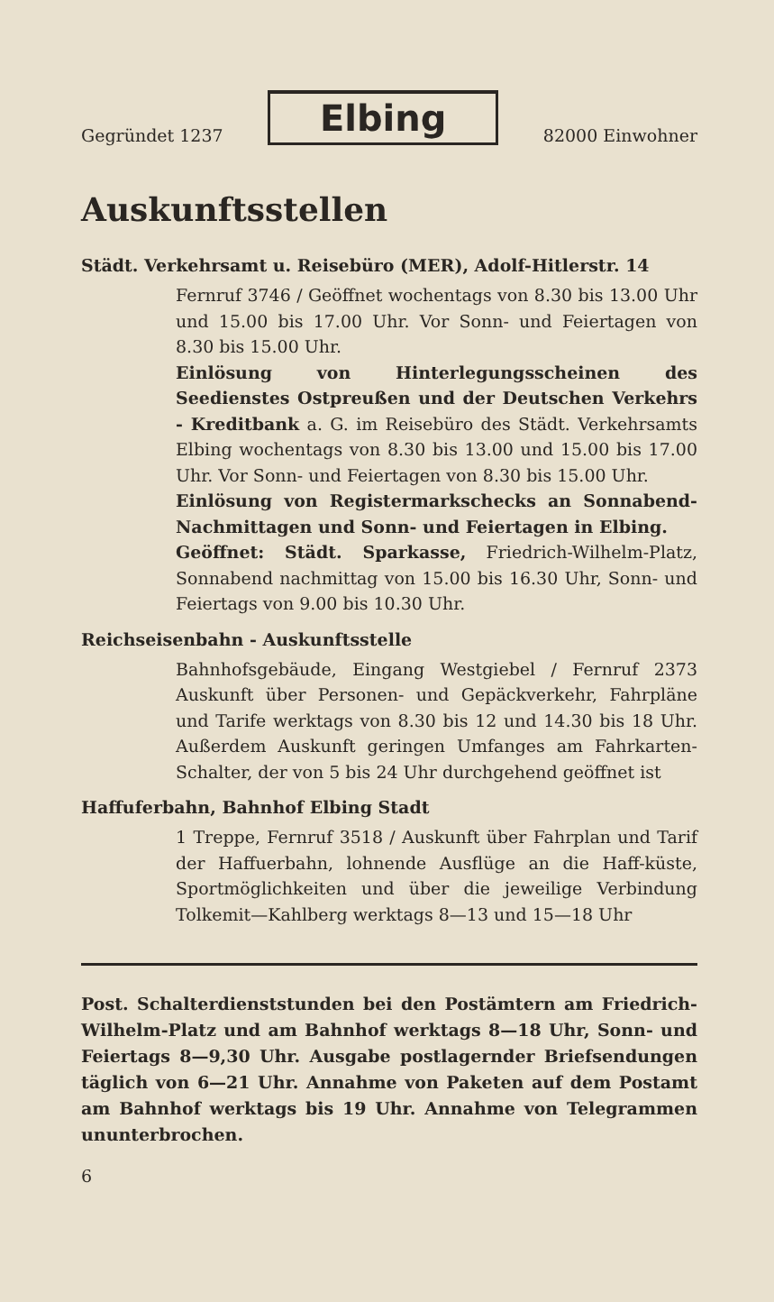Gegründet 1237 Elbing 82000 Einwohner
Auskunftsstellen
Städt. Verkehrsamt u. Reisebüro (MER), Adolf-Hitlerstr. 14
Fernruf 3746 / Geöffnet wochentags von 8.30 bis 13.00 Uhr und 15.00 bis 17.00 Uhr. Vor Sonn- und Feiertagen von 8.30 bis 15.00 Uhr.
Einlösung von Hinterlegungsscheinen des Seedienstes Ostpreußen und der Deutschen Verkehrs - Kreditbank a. G. im Reisebüro des Städt. Verkehrsamts Elbing wochentags von 8.30 bis 13.00 und 15.00 bis 17.00 Uhr. Vor Sonn- und Feiertagen von 8.30 bis 15.00 Uhr.
Einlösung von Registermarkschecks an Sonnabend-Nachmittagen und Sonn- und Feiertagen in Elbing.
Geöffnet: Städt. Sparkasse, Friedrich-Wilhelm-Platz, Sonnabend nachmittag von 15.00 bis 16.30 Uhr, Sonn- und Feiertags von 9.00 bis 10.30 Uhr.
Reichseisenbahn - Auskunftsstelle
Bahnhofsgebäude, Eingang Westgiebel / Fernruf 2373 Auskunft über Personen- und Gepäckverkehr, Fahrpläne und Tarife werktags von 8.30 bis 12 und 14.30 bis 18 Uhr. Außerdem Auskunft geringen Umfanges am Fahrkarten-Schalter, der von 5 bis 24 Uhr durchgehend geöffnet ist
Haffuferbahn, Bahnhof Elbing Stadt
1 Treppe, Fernruf 3518 / Auskunft über Fahrplan und Tarif der Haffuerbahn, lohnende Ausflüge an die Haff-küste, Sportmöglichkeiten und über die jeweilige Verbindung Tolkemit—Kahlberg werktags 8—13 und 15—18 Uhr
Post. Schalterdienststunden bei den Postämtern am Friedrich-Wilhelm-Platz und am Bahnhof werktags 8—18 Uhr, Sonn- und Feiertags 8—9,30 Uhr. Ausgabe postlagernder Briefsendungen täglich von 6—21 Uhr. Annahme von Paketen auf dem Postamt am Bahnhof werktags bis 19 Uhr. Annahme von Telegrammen ununterbrochen.
6